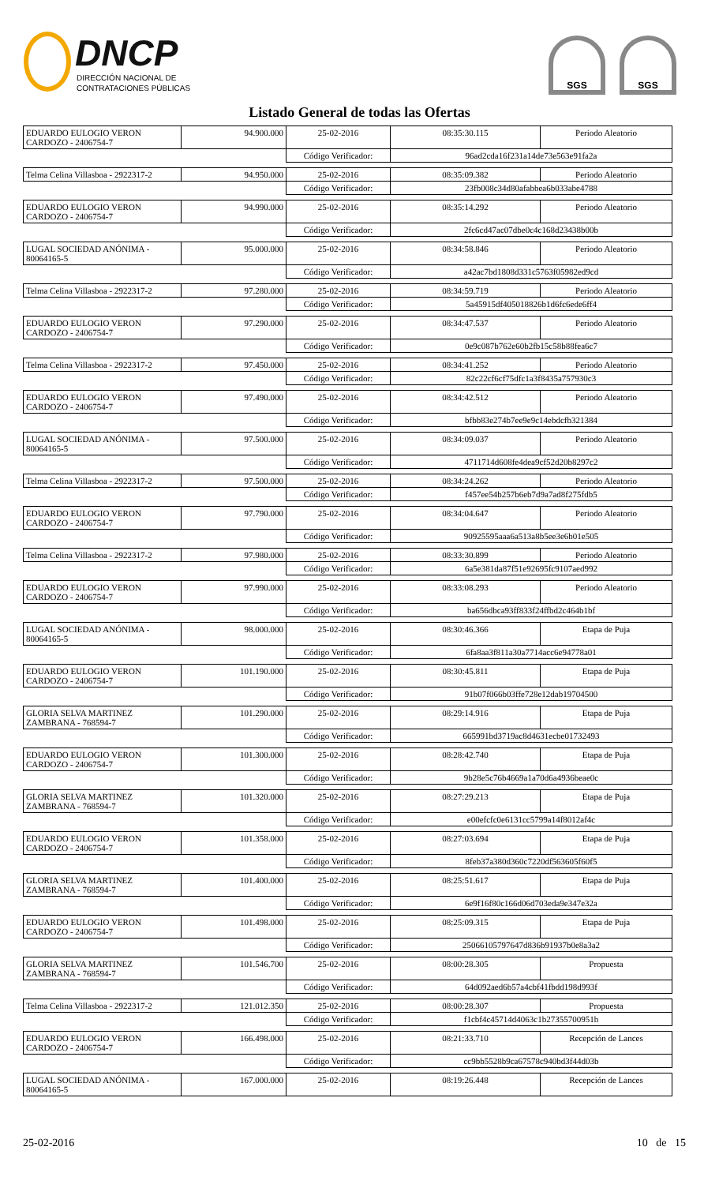DNCP
DIRECCIÓN NACIONAL DE
CONTRATACIONES PÚBLICAS
SGS SGS
Listado General de todas las Ofertas
| EDUARDO EULOGIO VERON CARDOZO - 2406754-7 | 94.900.000 | 25-02-2016 | 08:35:30.115 | Periodo Aleatorio |
| | | Código Verificador: | 96ad2cda16f231a14de73e563e91fa2a | |
| Telma Celina Villasboa - 2922317-2 | 94.950.000 | 25-02-2016 | 08:35:09.382 | Periodo Aleatorio |
| | | Código Verificador: | 23fb008c34d80afabbea6b033abe4788 | |
| EDUARDO EULOGIO VERON CARDOZO - 2406754-7 | 94.990.000 | 25-02-2016 | 08:35:14.292 | Periodo Aleatorio |
| | | Código Verificador: | 2fc6cd47ac07dbe0c4c168d23438b00b | |
| LUGAL SOCIEDAD ANÓNIMA - 80064165-5 | 95.000.000 | 25-02-2016 | 08:34:58.846 | Periodo Aleatorio |
| | | Código Verificador: | a42ac7bd1808d331c5763f05982ed9cd | |
| Telma Celina Villasboa - 2922317-2 | 97.280.000 | 25-02-2016 | 08:34:59.719 | Periodo Aleatorio |
| | | Código Verificador: | 5a45915df405018826b1d6fc6ede6ff4 | |
| EDUARDO EULOGIO VERON CARDOZO - 2406754-7 | 97.290.000 | 25-02-2016 | 08:34:47.537 | Periodo Aleatorio |
| | | Código Verificador: | 0e9c087b762e60b2fb15c58b88fea6c7 | |
| Telma Celina Villasboa - 2922317-2 | 97.450.000 | 25-02-2016 | 08:34:41.252 | Periodo Aleatorio |
| | | Código Verificador: | 82c22cf6cf75dfc1a3f8435a757930c3 | |
| EDUARDO EULOGIO VERON CARDOZO - 2406754-7 | 97.490.000 | 25-02-2016 | 08:34:42.512 | Periodo Aleatorio |
| | | Código Verificador: | bfbb83e274b7ee9e9c14ebdcfb321384 | |
| LUGAL SOCIEDAD ANÓNIMA - 80064165-5 | 97.500.000 | 25-02-2016 | 08:34:09.037 | Periodo Aleatorio |
| | | Código Verificador: | 4711714d608fe4dea9cf52d20b8297c2 | |
| Telma Celina Villasboa - 2922317-2 | 97.500.000 | 25-02-2016 | 08:34:24.262 | Periodo Aleatorio |
| | | Código Verificador: | f457ee54b257b6eb7d9a7ad8f275fdb5 | |
| EDUARDO EULOGIO VERON CARDOZO - 2406754-7 | 97.790.000 | 25-02-2016 | 08:34:04.647 | Periodo Aleatorio |
| | | Código Verificador: | 90925595aaa6a513a8b5ee3e6b01e505 | |
| Telma Celina Villasboa - 2922317-2 | 97.980.000 | 25-02-2016 | 08:33:30.899 | Periodo Aleatorio |
| | | Código Verificador: | 6a5e381da87f51e92695fc9107aed992 | |
| EDUARDO EULOGIO VERON CARDOZO - 2406754-7 | 97.990.000 | 25-02-2016 | 08:33:08.293 | Periodo Aleatorio |
| | | Código Verificador: | ba656dbca93ff833f24ffbd2c464b1bf | |
| LUGAL SOCIEDAD ANÓNIMA - 80064165-5 | 98.000.000 | 25-02-2016 | 08:30:46.366 | Etapa de Puja |
| | | Código Verificador: | 6fa8aa3f811a30a7714acc6e94778a01 | |
| EDUARDO EULOGIO VERON CARDOZO - 2406754-7 | 101.190.000 | 25-02-2016 | 08:30:45.811 | Etapa de Puja |
| | | Código Verificador: | 91b07f066b03ffe728e12dab19704500 | |
| GLORIA SELVA MARTINEZ ZAMBRANA - 768594-7 | 101.290.000 | 25-02-2016 | 08:29:14.916 | Etapa de Puja |
| | | Código Verificador: | 665991bd3719ac8d4631ecbe01732493 | |
| EDUARDO EULOGIO VERON CARDOZO - 2406754-7 | 101.300.000 | 25-02-2016 | 08:28:42.740 | Etapa de Puja |
| | | Código Verificador: | 9b28e5c76b4669a1a70d6a4936beae0c | |
| GLORIA SELVA MARTINEZ ZAMBRANA - 768594-7 | 101.320.000 | 25-02-2016 | 08:27:29.213 | Etapa de Puja |
| | | Código Verificador: | e00efcfc0e6131cc5799a14f8012af4c | |
| EDUARDO EULOGIO VERON CARDOZO - 2406754-7 | 101.358.000 | 25-02-2016 | 08:27:03.694 | Etapa de Puja |
| | | Código Verificador: | 8feb37a380d360c7220df563605f60f5 | |
| GLORIA SELVA MARTINEZ ZAMBRANA - 768594-7 | 101.400.000 | 25-02-2016 | 08:25:51.617 | Etapa de Puja |
| | | Código Verificador: | 6e9f16f80c166d06d703eda9e347e32a | |
| EDUARDO EULOGIO VERON CARDOZO - 2406754-7 | 101.498.000 | 25-02-2016 | 08:25:09.315 | Etapa de Puja |
| | | Código Verificador: | 25066105797647d836b91937b0e8a3a2 | |
| GLORIA SELVA MARTINEZ ZAMBRANA - 768594-7 | 101.546.700 | 25-02-2016 | 08:00:28.305 | Propuesta |
| | | Código Verificador: | 64d092aed6b57a4cbf41fbdd198d993f | |
| Telma Celina Villasboa - 2922317-2 | 121.012.350 | 25-02-2016 | 08:00:28.307 | Propuesta |
| | | Código Verificador: | f1cbf4c45714d4063c1b27355700951b | |
| EDUARDO EULOGIO VERON CARDOZO - 2406754-7 | 166.498.000 | 25-02-2016 | 08:21:33.710 | Recepción de Lances |
| | | Código Verificador: | cc9bb5528b9ca67578c940bd3f44d03b | |
| LUGAL SOCIEDAD ANÓNIMA - 80064165-5 | 167.000.000 | 25-02-2016 | 08:19:26.448 | Recepción de Lances |
25-02-2016 10 de 15